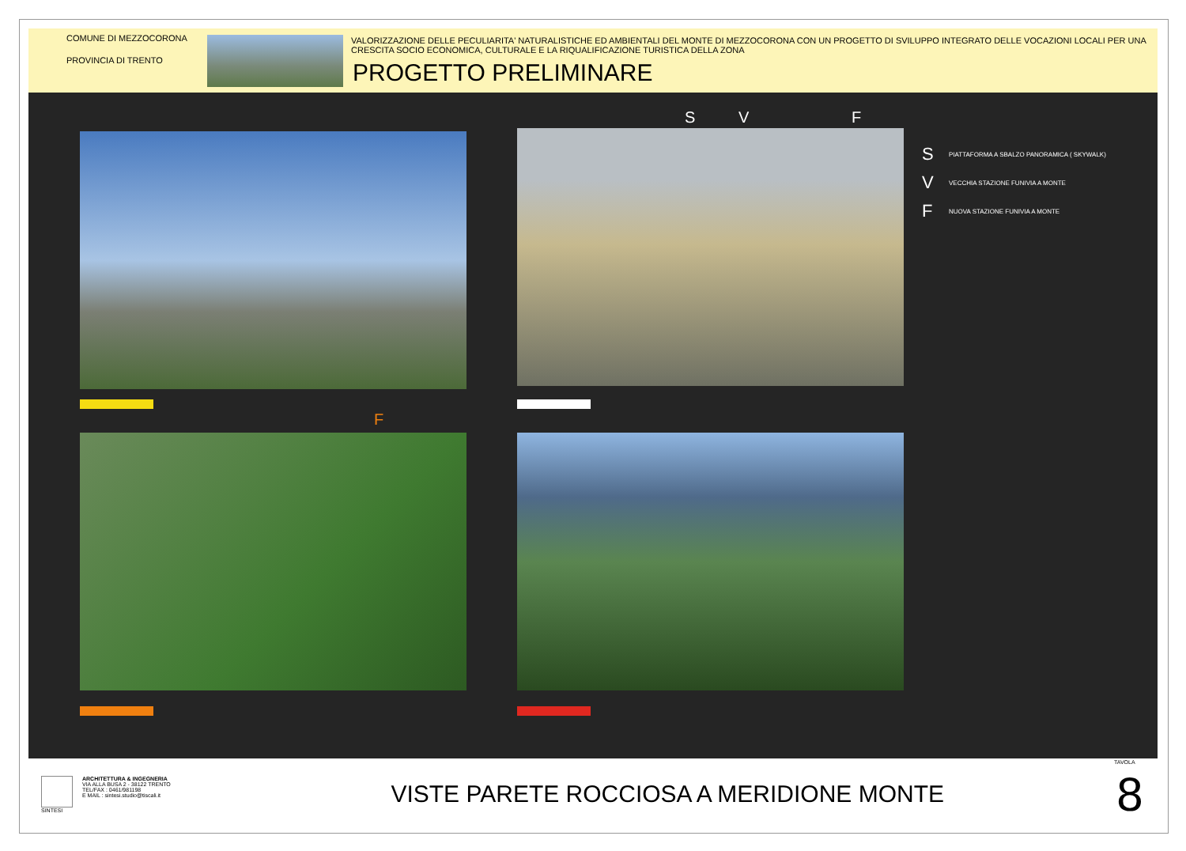COMUNE DI MEZZOCORONA
PROVINCIA DI TRENTO
VALORIZZAZIONE DELLE PECULIARITA' NATURALISTICHE ED AMBIENTALI DEL MONTE DI MEZZOCORONA CON UN PROGETTO DI SVILUPPO INTEGRATO DELLE VOCAZIONI LOCALI PER UNA CRESCITA SOCIO ECONOMICA, CULTURALE E LA RIQUALIFICAZIONE TURISTICA DELLA ZONA
PROGETTO PRELIMINARE
S V F
F
S PIATTAFORMA A SBALZO PANORAMICA ( SKYWALK)
V VECCHIA STAZIONE FUNIVIA A MONTE
F NUOVA STAZIONE FUNIVIA A MONTE
SINTESI ARCHITETTURA & INGEGNERIA
VIA ALLA BUSA 2 - 38122 TRENTO
TEL/FAX : 0461/981198
E MAIL : sintesi.studio@tiscali.it
VISTE PARETE ROCCIOSA A MERIDIONE MONTE
TAVOLA
8